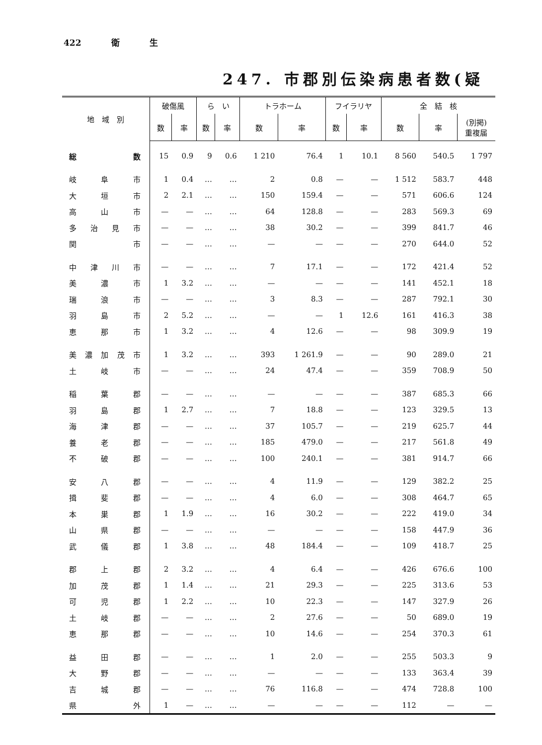422 衛 生
247. 市郡別伝染病患者数(疑
| 地 域 別 | 破傷風 | | ら い | | トラホーム | | フイラリヤ | | 全 結 核 | | |
| --- | --- | --- | --- | --- | --- | --- | --- | --- | --- | --- | --- |
| | 数 | 率 | 数 | 率 | 数 | 率 | 数 | 率 | 数 | 率 | (別掲) 重複届 |
| 総 数 | 15 | 0.9 | 9 | 0.6 | 1 210 | 76.4 | 1 | 10.1 | 8 560 | 540.5 | 1 797 |
| 岐 阜 市 | 1 | 0.4 | … | … | 2 | 0.8 | — | — | 1 512 | 583.7 | 448 |
| 大 垣 市 | 2 | 2.1 | … | … | 150 | 159.4 | — | — | 571 | 606.6 | 124 |
| 高 山 市 | — | — | … | … | 64 | 128.8 | — | — | 283 | 569.3 | 69 |
| 多 治 見 市 | — | — | … | … | 38 | 30.2 | — | — | 399 | 841.7 | 46 |
| 関 市 | — | — | … | … | — | — | — | — | 270 | 644.0 | 52 |
| 中 津 川 市 | — | — | … | … | 7 | 17.1 | — | — | 172 | 421.4 | 52 |
| 美 濃 市 | 1 | 3.2 | … | … | — | — | — | — | 141 | 452.1 | 18 |
| 瑞 浪 市 | — | — | … | … | 3 | 8.3 | — | — | 287 | 792.1 | 30 |
| 羽 島 市 | 2 | 5.2 | … | … | — | — | 1 | 12.6 | 161 | 416.3 | 38 |
| 恵 那 市 | 1 | 3.2 | … | … | 4 | 12.6 | — | — | 98 | 309.9 | 19 |
| 美 濃 加 茂 市 | 1 | 3.2 | … | … | 393 | 1 261.9 | — | — | 90 | 289.0 | 21 |
| 土 岐 市 | — | — | … | … | 24 | 47.4 | — | — | 359 | 708.9 | 50 |
| 稲 葉 郡 | — | — | … | … | — | — | — | — | 387 | 685.3 | 66 |
| 羽 島 郡 | 1 | 2.7 | … | … | 7 | 18.8 | — | — | 123 | 329.5 | 13 |
| 海 津 郡 | — | — | … | … | 37 | 105.7 | — | — | 219 | 625.7 | 44 |
| 養 老 郡 | — | — | … | … | 185 | 479.0 | — | — | 217 | 561.8 | 49 |
| 不 破 郡 | — | — | … | … | 100 | 240.1 | — | — | 381 | 914.7 | 66 |
| 安 八 郡 | — | — | … | … | 4 | 11.9 | — | — | 129 | 382.2 | 25 |
| 揖 斐 郡 | — | — | … | … | 4 | 6.0 | — | — | 308 | 464.7 | 65 |
| 本 巣 郡 | 1 | 1.9 | … | … | 16 | 30.2 | — | — | 222 | 419.0 | 34 |
| 山 県 郡 | — | — | … | … | — | — | — | — | 158 | 447.9 | 36 |
| 武 儀 郡 | 1 | 3.8 | … | … | 48 | 184.4 | — | — | 109 | 418.7 | 25 |
| 郡 上 郡 | 2 | 3.2 | … | … | 4 | 6.4 | — | — | 426 | 676.6 | 100 |
| 加 茂 郡 | 1 | 1.4 | … | … | 21 | 29.3 | — | — | 225 | 313.6 | 53 |
| 可 児 郡 | 1 | 2.2 | … | … | 10 | 22.3 | — | — | 147 | 327.9 | 26 |
| 土 岐 郡 | — | — | … | … | 2 | 27.6 | — | — | 50 | 689.0 | 19 |
| 恵 那 郡 | — | — | … | … | 10 | 14.6 | — | — | 254 | 370.3 | 61 |
| 益 田 郡 | — | — | … | … | 1 | 2.0 | — | — | 255 | 503.3 | 9 |
| 大 野 郡 | — | — | … | … | — | — | — | — | 133 | 363.4 | 39 |
| 吉 城 郡 | — | — | … | … | 76 | 116.8 | — | — | 474 | 728.8 | 100 |
| 県 外 | 1 | — | … | … | — | — | — | — | 112 | — | — |